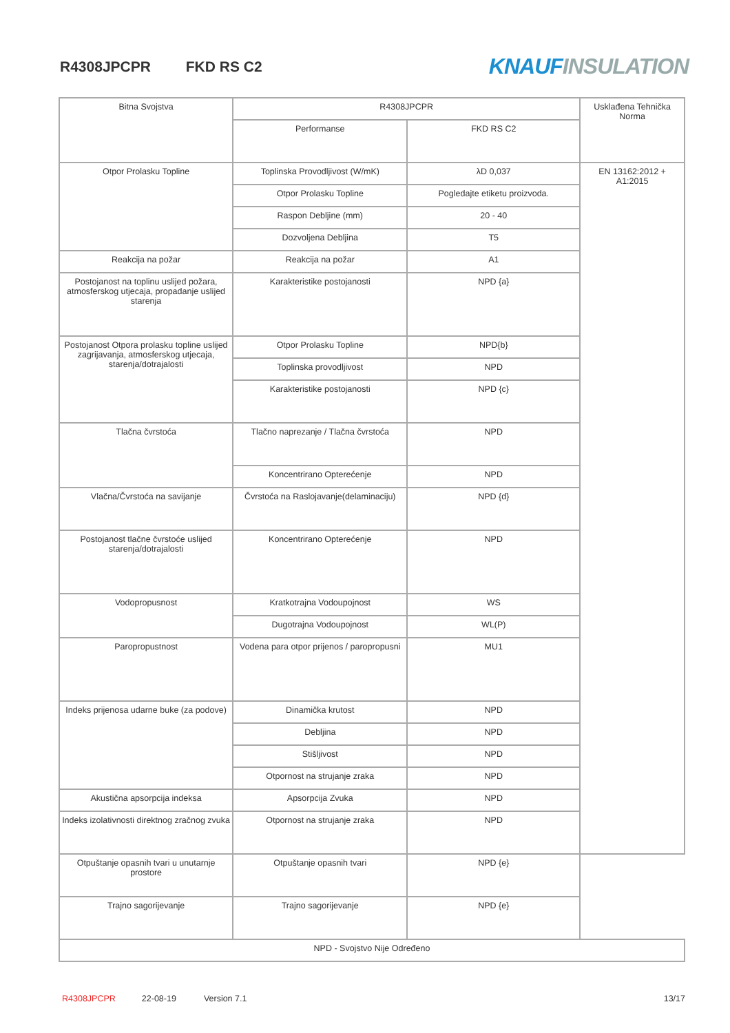R4308JPCPR FKD RS C2
KNAUFINSULATION
| Bitna Svojstva | R4308JPCPR | | Usklađena Tehnička Norma |
| | Performanse | FKD RS C2 | |
| Otpor Prolasku Topline | Toplinska Provodljivost (W/mK) | λD 0,037 | EN 13162:2012 + A1:2015 |
| | Otpor Prolasku Topline | Pogledajte etiketu proizvoda. | |
| | Raspon Debljine (mm) | 20 - 40 | |
| | Dozvoljena Debljina | T5 | |
| Reakcija na požar | Reakcija na požar | A1 | |
| Postojanost na toplinu uslijed požara, atmosferskog utjecaja, propadanje uslijed starenja | Karakteristike postojanosti | NPD {a} | |
| Postojanost Otpora prolasku topline uslijed zagrijavanja, atmosferskog utjecaja, starenja/dotrajalosti | Otpor Prolasku Topline | NPD{b} | |
| | Toplinska provodljivost | NPD | |
| | Karakteristike postojanosti | NPD {c} | |
| Tlačna čvrstoća | Tlačno naprezanje / Tlačna čvrstoća | NPD | |
| | Koncentrirano Opterećenje | NPD | |
| Vlačna/Čvrstoća na savijanje | Čvrstoća na Raslojavanje(delaminaciju) | NPD {d} | |
| Postojanost tlačne čvrstoće uslijed starenja/dotrajalosti | Koncentrirano Opterećenje | NPD | |
| Vodopropusnost | Kratkotrajna Vodoupojnost | WS | |
| | Dugotrajna Vodoupojnost | WL(P) | |
| Paropropustnost | Vodena para otpor prijenos / paropropusni | MU1 | |
| Indeks prijenosa udarne buke (za podove) | Dinamička krutost | NPD | |
| | Debljina | NPD | |
| | Stišljivost | NPD | |
| | Otpornost na strujanje zraka | NPD | |
| Akustična apsorpcija indeksa | Apsorpcija Zvuka | NPD | |
| Indeks izolativnosti direktnog zračnog zvuka | Otpornost na strujanje zraka | NPD | |
| Otpuštanje opasnih tvari u unutarnje prostore | Otpuštanje opasnih tvari | NPD {e} | |
| Trajno sagorijevanje | Trajno sagorijevanje | NPD {e} | |
| NPD - Svojstvo Nije Određeno | | | |
R4308JPCPR 22-08-19 Version 7.1 13/17